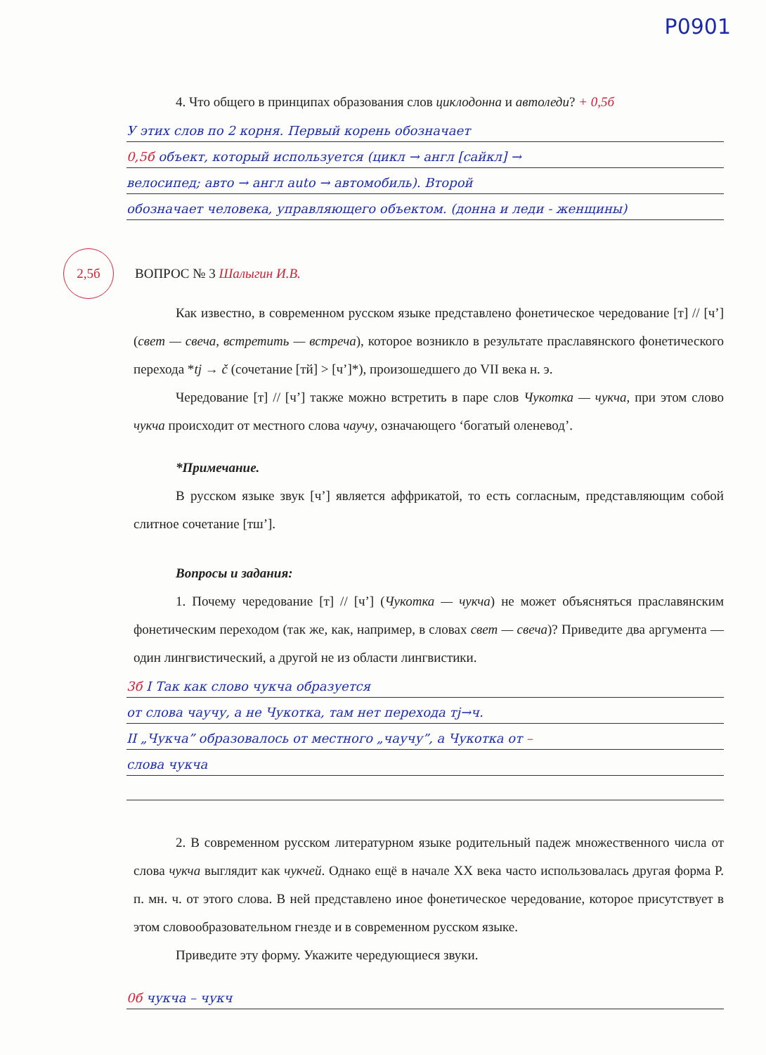P0901
4. Что общего в принципах образования слов циклодонна и автоледи? + 0,5б
У этих слов по 2 корня. Первый корень обозначает
0,5б объект, который используется (цикл → англ [сайкл] →
велосипед; авто → англ auto → автомобиль). Второй
обозначает человека, управляющего объектом. (донна и леди - женщины)
2,5б ВОПРОС № 3 Шалыгин И.В.
Как известно, в современном русском языке представлено фонетическое чередование [т] // [ч’] (свет — свеча, встретить — встреча), которое возникло в результате праславянского фонетического перехода *tj → č (сочетание [тй] > [ч’]*), произошедшего до VII века н. э.
Чередование [т] // [ч’] также можно встретить в паре слов Чукотка — чукча, при этом слово чукча происходит от местного слова чаучу, означающего ‘богатый оленевод’.
*Примечание.
В русском языке звук [ч’] является аффрикатой, то есть согласным, представляющим собой слитное сочетание [тш’].
Вопросы и задания:
1. Почему чередование [т] // [ч’] (Чукотка — чукча) не может объясняться праславянским фонетическим переходом (так же, как, например, в словах свет — свеча)? Приведите два аргумента — один лингвистический, а другой не из области лингвистики.
3б I Так как слово чукча образуется
от слова чаучу, а не Чукотка, там нет перехода тј→ч.
II „Чукча” образовалось от местного „чаучу”, а Чукотка от –
слова чукча
2. В современном русском литературном языке родительный падеж множественного числа от слова чукча выглядит как чукчей. Однако ещё в начале XX века часто использовалась другая форма Р. п. мн. ч. от этого слова. В ней представлено иное фонетическое чередование, которое присутствует в этом словообразовательном гнезде и в современном русском языке.
Приведите эту форму. Укажите чередующиеся звуки.
0б чукча – чукч